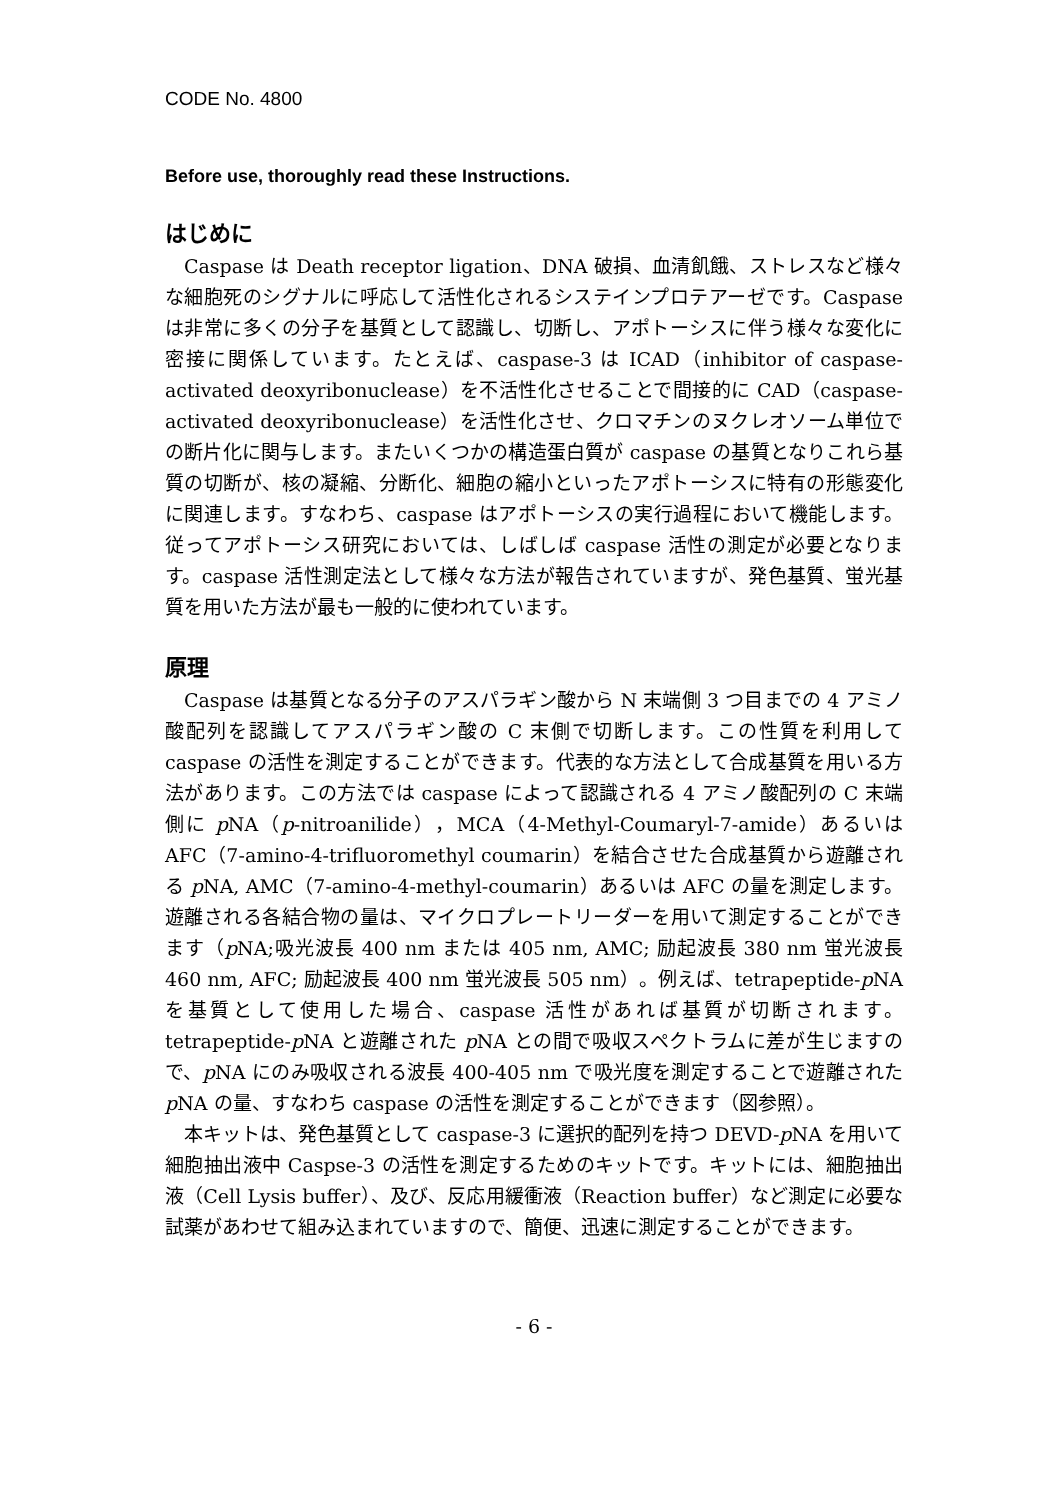CODE No. 4800
Before use, thoroughly read these Instructions.
はじめに
Caspase は Death receptor ligation、DNA 破損、血清飢餓、ストレスなど様々な細胞死のシグナルに呼応して活性化されるシステインプロテアーゼです。Caspase は非常に多くの分子を基質として認識し、切断し、アポトーシスに伴う様々な変化に密接に関係しています。たとえば、caspase-3 は ICAD（inhibitor of caspase-activated deoxyribonuclease）を不活性化させることで間接的に CAD（caspase-activated deoxyribonuclease）を活性化させ、クロマチンのヌクレオソーム単位での断片化に関与します。またいくつかの構造蛋白質が caspase の基質となりこれら基質の切断が、核の凝縮、分断化、細胞の縮小といったアポトーシスに特有の形態変化に関連します。すなわち、caspase はアポトーシスの実行過程において機能します。従ってアポトーシス研究においては、しばしば caspase 活性の測定が必要となります。caspase 活性測定法として様々な方法が報告されていますが、発色基質、蛍光基質を用いた方法が最も一般的に使われています。
原理
Caspase は基質となる分子のアスパラギン酸から N 末端側 3 つ目までの 4 アミノ酸配列を認識してアスパラギン酸の C 末側で切断します。この性質を利用して caspase の活性を測定することができます。代表的な方法として合成基質を用いる方法があります。この方法では caspase によって認識される 4 アミノ酸配列の C 末端側に p NA（p-nitroanilide），MCA（4-Methyl-Coumaryl-7-amide）あるいは AFC（7-amino-4-trifluoromethyl coumarin）を結合させた合成基質から遊離される p NA, AMC（7-amino-4-methyl-coumarin）あるいは AFC の量を測定します。遊離される各結合物の量は、マイクロプレートリーダーを用いて測定することができます（p NA;吸光波長 400 nm または 405 nm, AMC; 励起波長 380 nm 蛍光波長 460 nm, AFC; 励起波長 400 nm 蛍光波長 505 nm）。例えば、tetrapeptide-p NA を基質として使用した場合、caspase 活性があれば基質が切断されます。tetrapeptide-p NA と遊離された p NA との間で吸収スペクトラムに差が生じますので、p NA にのみ吸収される波長 400-405 nm で吸光度を測定することで遊離された p NA の量、すなわち caspase の活性を測定することができます（図参照）。
本キットは、発色基質として caspase-3 に選択的配列を持つ DEVD-p NA を用いて細胞抽出液中 Caspse-3 の活性を測定するためのキットです。キットには、細胞抽出液（Cell Lysis buffer）、及び、反応用緩衝液（Reaction buffer）など測定に必要な試薬があわせて組み込まれていますので、簡便、迅速に測定することができます。
- 6 -